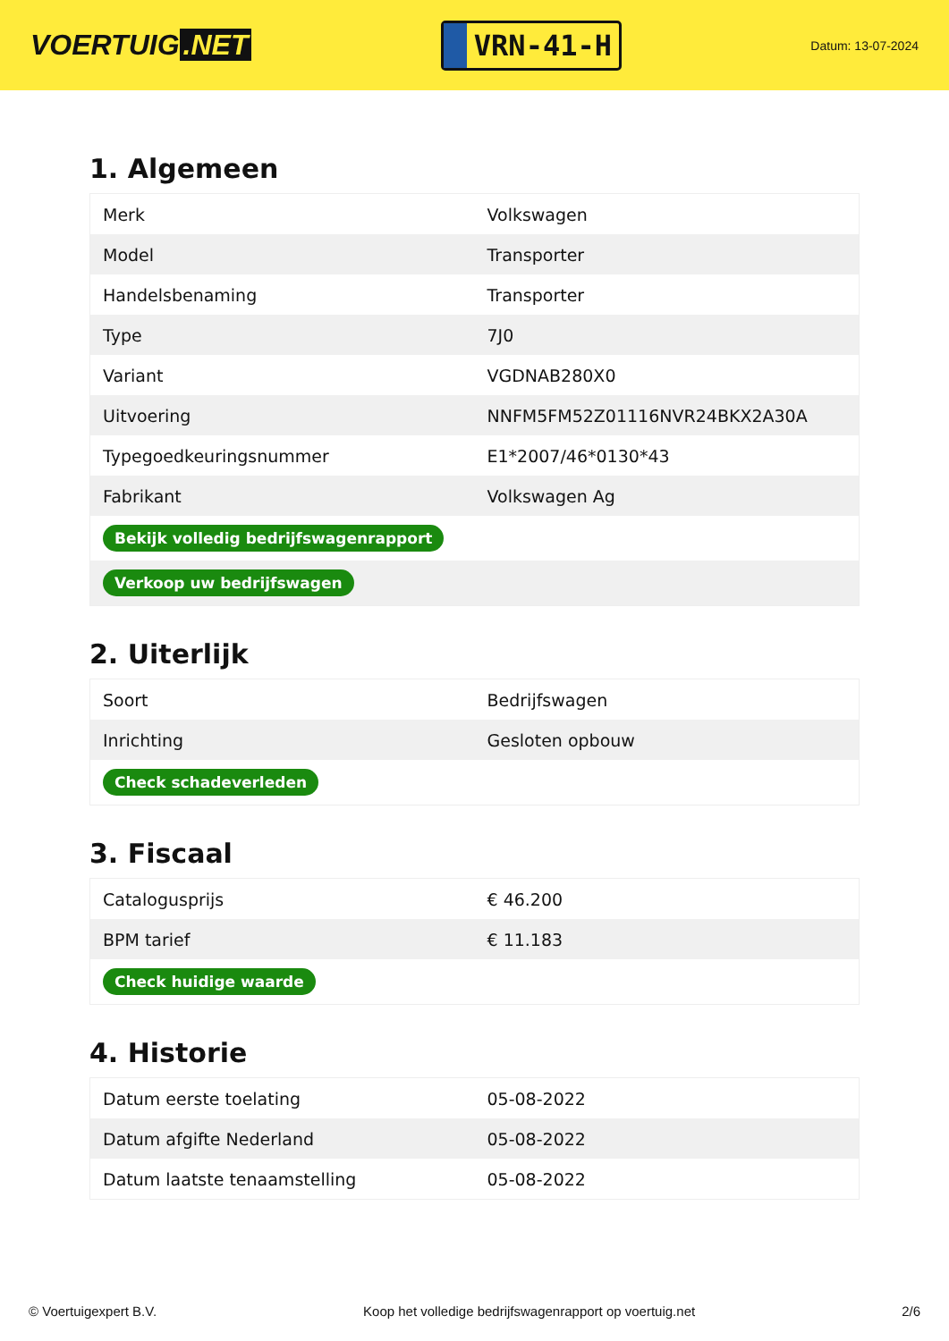VOERTUIG.NET
VRN-41-H
Datum: 13-07-2024
1. Algemeen
| Merk | Volkswagen |
| Model | Transporter |
| Handelsbenaming | Transporter |
| Type | 7J0 |
| Variant | VGDNAB280X0 |
| Uitvoering | NNFM5FM52Z01116NVR24BKX2A30A |
| Typegoedkeuringsnummer | E1*2007/46*0130*43 |
| Fabrikant | Volkswagen Ag |
| Bekijk volledig bedrijfswagenrapport | |
| Verkoop uw bedrijfswagen | |
2. Uiterlijk
| Soort | Bedrijfswagen |
| Inrichting | Gesloten opbouw |
| Check schadeverleden | |
3. Fiscaal
| Catalogusprijs | € 46.200 |
| BPM tarief | € 11.183 |
| Check huidige waarde | |
4. Historie
| Datum eerste toelating | 05-08-2022 |
| Datum afgifte Nederland | 05-08-2022 |
| Datum laatste tenaamstelling | 05-08-2022 |
© Voertuigexpert B.V. Koop het volledige bedrijfswagenrapport op voertuig.net 2/6